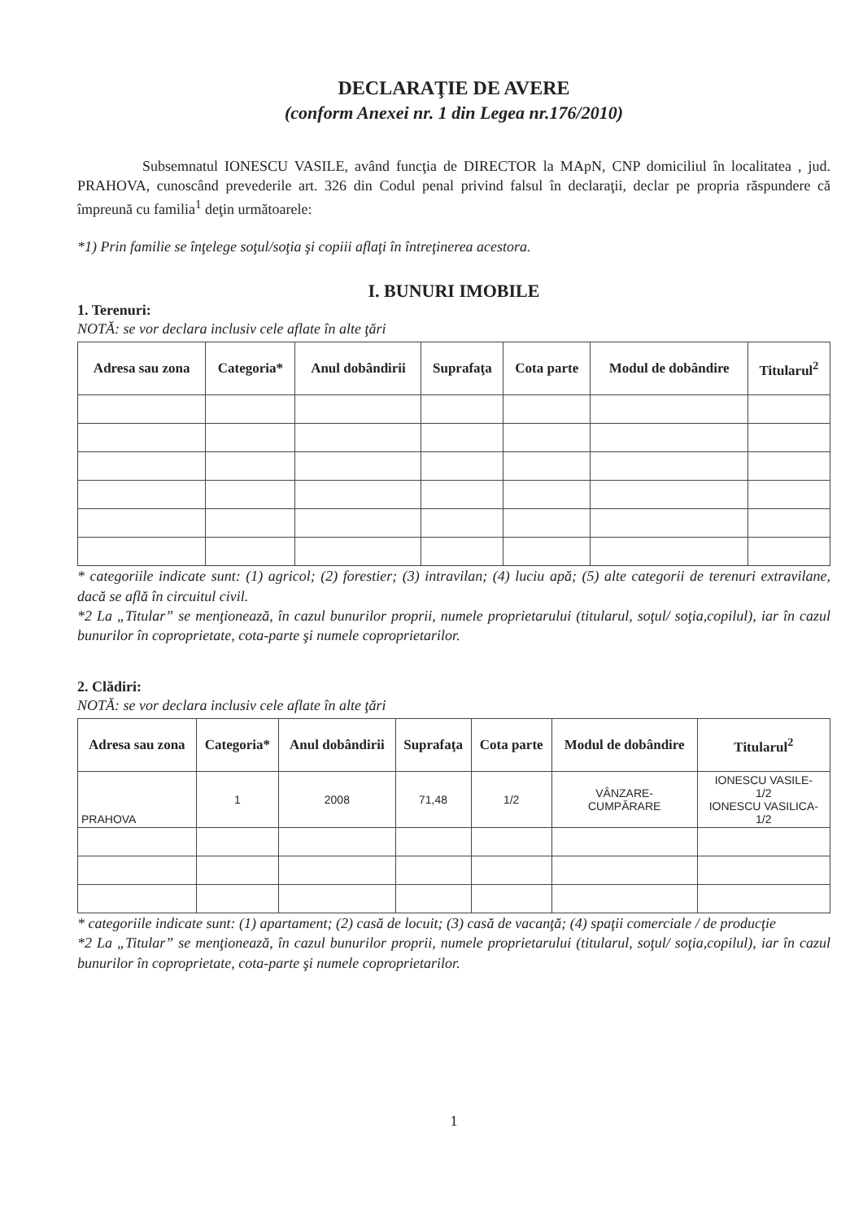DECLARAŢIE DE AVERE
(conform Anexei nr. 1 din Legea nr.176/2010)
Subsemnatul IONESCU VASILE, având funcţia de DIRECTOR la MApN, CNP domiciliul în localitatea , jud. PRAHOVA, cunoscând prevederile art. 326 din Codul penal privind falsul în declaraţii, declar pe propria răspundere că împreună cu familia<sup>1</sup> deţin următoarele:
*1) Prin familie se înţelege soţul/soţia şi copiii aflaţi în întreţinerea acestora.
I. BUNURI IMOBILE
1. Terenuri:
NOTĂ: se vor declara inclusiv cele aflate în alte ţări
| Adresa sau zona | Categoria* | Anul dobândirii | Suprafaţa | Cota parte | Modul de dobândire | Titularul<sup>2</sup> |
| --- | --- | --- | --- | --- | --- | --- |
* categoriile indicate sunt: (1) agricol; (2) forestier; (3) intravilan; (4) luciu apă; (5) alte categorii de terenuri extravilane, dacă se află în circuitul civil.
*2 La „Titular” se menţionează, în cazul bunurilor proprii, numele proprietarului (titularul, soţul/ soţia,copilul), iar în cazul bunurilor în coproprietate, cota-parte şi numele coproprietarilor.
2. Clădiri:
NOTĂ: se vor declara inclusiv cele aflate în alte ţări
| Adresa sau zona | Categoria* | Anul dobândirii | Suprafaţa | Cota parte | Modul de dobândire | Titularul<sup>2</sup> |
| --- | --- | --- | --- | --- | --- | --- |
| PRAHOVA | 1 | 2008 | 71,48 | 1/2 | VÂNZARE- CUMPĂRARE | IONESCU VASILE- 1/2 IONESCU VASILICA- 1/2 |
* categoriile indicate sunt: (1) apartament; (2) casă de locuit; (3) casă de vacanţă; (4) spaţii comerciale / de producţie
*2 La „Titular” se menţionează, în cazul bunurilor proprii, numele proprietarului (titularul, soţul/ soţia,copilul), iar în cazul bunurilor în coproprietate, cota-parte şi numele coproprietarilor.
1